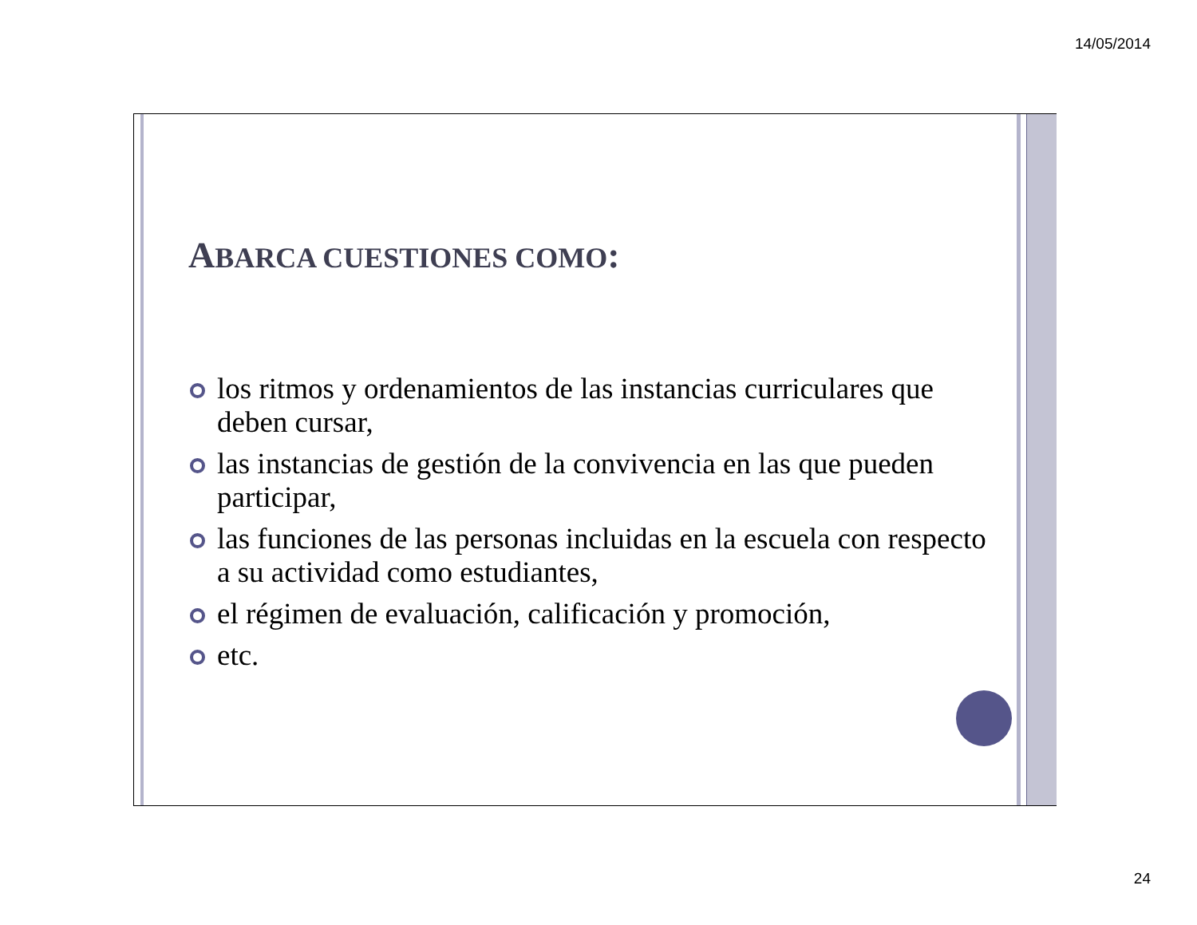14/05/2014
ABARCA CUESTIONES COMO:
los ritmos y ordenamientos de las instancias curriculares que deben cursar,
las instancias de gestión de la convivencia en las que pueden participar,
las funciones de las personas incluidas en la escuela con respecto a su actividad como estudiantes,
el régimen de evaluación, calificación y promoción,
etc.
24